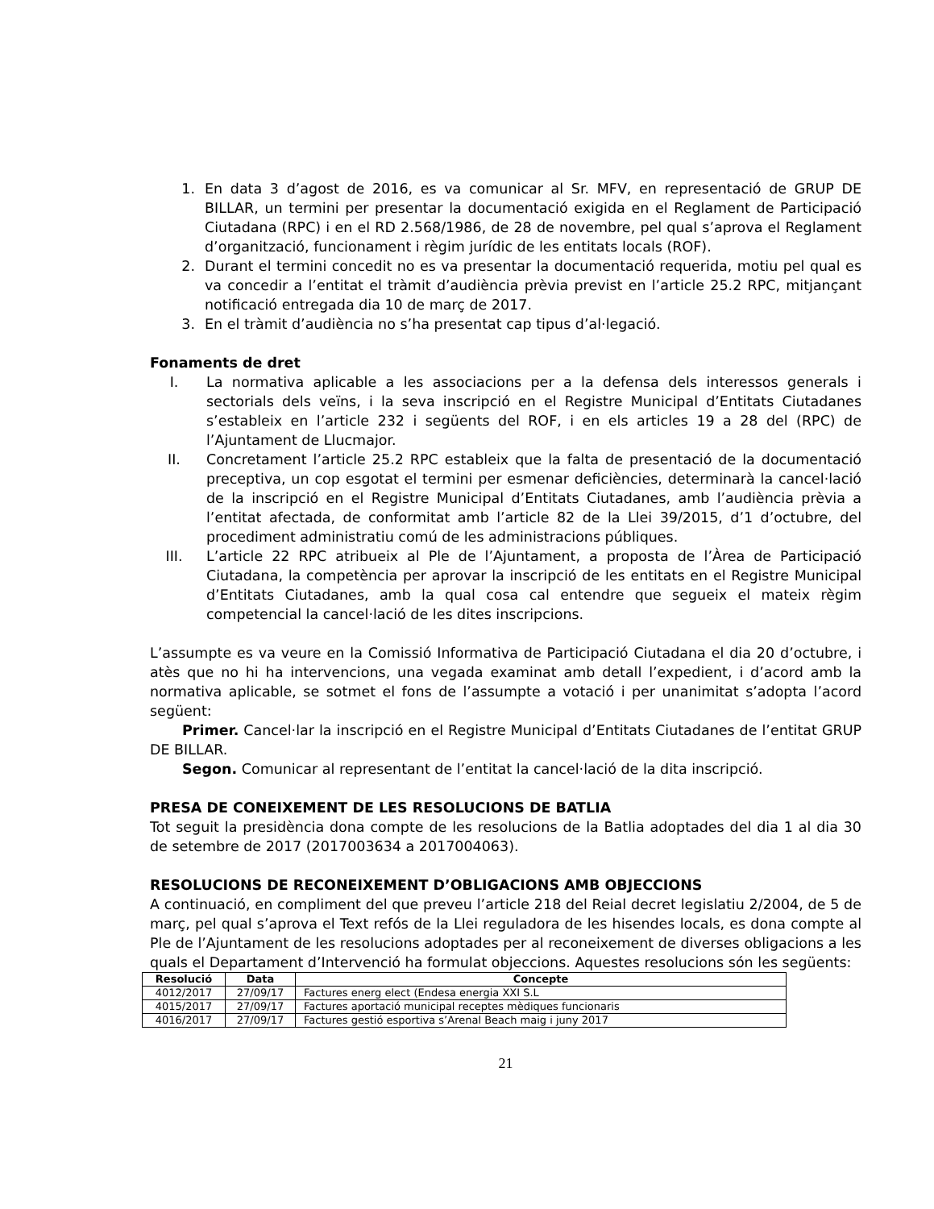1. En data 3 d’agost de 2016, es va comunicar al Sr. MFV, en representació de GRUP DE BILLAR, un termini per presentar la documentació exigida en el Reglament de Participació Ciutadana (RPC) i en el RD 2.568/1986, de 28 de novembre, pel qual s’aprova el Reglament d’organització, funcionament i règim jurídic de les entitats locals (ROF).
2. Durant el termini concedit no es va presentar la documentació requerida, motiu pel qual es va concedir a l’entitat el tràmit d’audiència prèvia previst en l’article 25.2 RPC, mitjançant notificació entregada dia 10 de març de 2017.
3. En el tràmit d’audiència no s’ha presentat cap tipus d’al·legació.
Fonaments de dret
I. La normativa aplicable a les associacions per a la defensa dels interessos generals i sectorials dels veïns, i la seva inscripció en el Registre Municipal d’Entitats Ciutadanes s’estableix en l’article 232 i següents del ROF, i en els articles 19 a 28 del (RPC) de l’Ajuntament de Llucmajor.
II. Concretament l’article 25.2 RPC estableix que la falta de presentació de la documentació preceptiva, un cop esgotat el termini per esmenar deficiències, determinarà la cancel·lació de la inscripció en el Registre Municipal d’Entitats Ciutadanes, amb l’audiència prèvia a l’entitat afectada, de conformitat amb l’article 82 de la Llei 39/2015, d’1 d’octubre, del procediment administratiu comú de les administracions públiques.
III. L’article 22 RPC atribueix al Ple de l’Ajuntament, a proposta de l’Àrea de Participació Ciutadana, la competència per aprovar la inscripció de les entitats en el Registre Municipal d’Entitats Ciutadanes, amb la qual cosa cal entendre que segueix el mateix règim competencial la cancel·lació de les dites inscripcions.
L’assumpte es va veure en la Comissió Informativa de Participació Ciutadana el dia 20 d’octubre, i atès que no hi ha intervencions, una vegada examinat amb detall l’expedient, i d’acord amb la normativa aplicable, se sotmet el fons de l’assumpte a votació i per unanimitat s’adopta l’acord següent:
Primer. Cancel·lar la inscripció en el Registre Municipal d’Entitats Ciutadanes de l’entitat GRUP DE BILLAR.
Segon. Comunicar al representant de l’entitat la cancel·lació de la dita inscripció.
PRESA DE CONEIXEMENT DE LES RESOLUCIONS DE BATLIA
Tot seguit la presidència dona compte de les resolucions de la Batlia adoptades del dia 1 al dia 30 de setembre de 2017 (2017003634 a 2017004063).
RESOLUCIONS DE RECONEIXEMENT D’OBLIGACIONS AMB OBJECCIONS
A continuació, en compliment del que preveu l’article 218 del Reial decret legislatiu 2/2004, de 5 de març, pel qual s’aprova el Text refós de la Llei reguladora de les hisendes locals, es dona compte al Ple de l’Ajuntament de les resolucions adoptades per al reconeixement de diverses obligacions a les quals el Departament d’Intervenció ha formulat objeccions. Aquestes resolucions són les següents:
| Resolució | Data | Concepte |
| --- | --- | --- |
| 4012/2017 | 27/09/17 | Factures energ elect (Endesa energia XXI S.L |
| 4015/2017 | 27/09/17 | Factures aportació municipal receptes mèdiques funcionaris |
| 4016/2017 | 27/09/17 | Factures gestió esportiva s’Arenal Beach maig i juny 2017 |
21